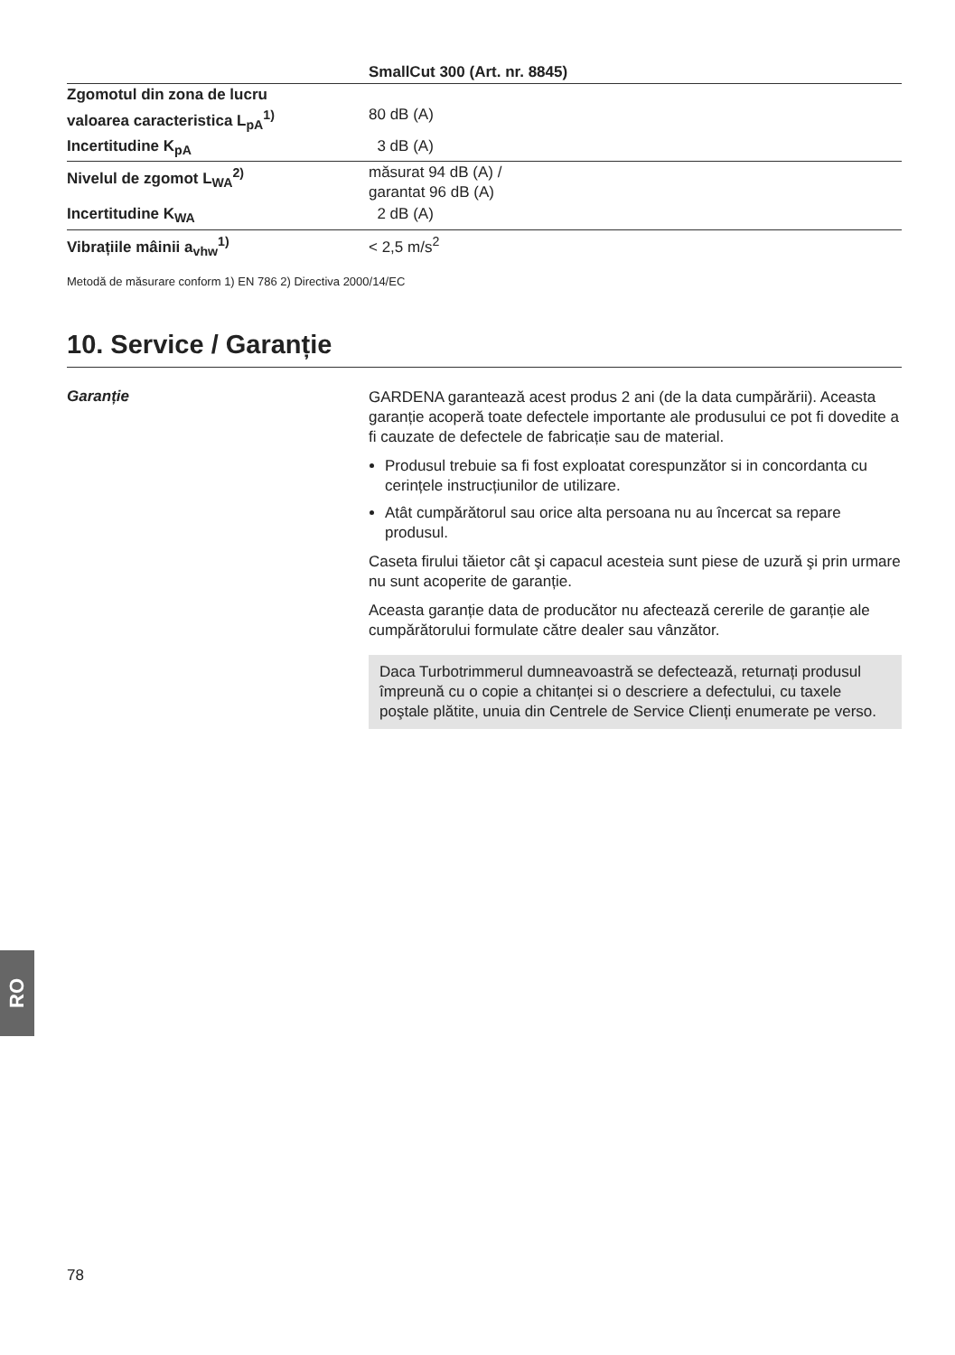| | SmallCut 300 (Art. nr. 8845) |
| Zgomotul din zona de lucru valoarea caracteristica L<sub>pA</sub><sup>1)</sup> | 80 dB (A) |
| Incertitudine K<sub>pA</sub> | 3 dB (A) |
| Nivelul de zgomot L<sub>WA</sub><sup>2)</sup> | măsurat 94 dB (A) / garantat 96 dB (A) |
| Incertitudine K<sub>WA</sub> | 2 dB (A) |
| Vibrațiile mâinii a<sub>vhw</sub><sup>1)</sup> | < 2,5 m/s<sup>2</sup> |
Metodă de măsurare conform 1) EN 786 2) Directiva 2000/14/EC
10. Service / Garanție
Garanție
GARDENA garantează acest produs 2 ani (de la data cumpărării). Aceasta garanție acoperă toate defectele importante ale produsului ce pot fi dovedite a fi cauzate de defectele de fabricație sau de material.
Produsul trebuie sa fi fost exploatat corespunzător si in concordanta cu cerințele instrucțiunilor de utilizare.
Atât cumpărătorul sau orice alta persoana nu au încercat sa repare produsul.
Caseta firului tăietor cât şi capacul acesteia sunt piese de uzură şi prin urmare nu sunt acoperite de garanție.
Aceasta garanție data de producător nu afectează cererile de garanție ale cumpărătorului formulate către dealer sau vânzător.
Daca Turbotrimmerul dumneavoastră se defectează, returnați produsul împreună cu o copie a chitanței si o descriere a defectului, cu taxele poştale plătite, unuia din Centrele de Service Clienți enumerate pe verso.
RO
78